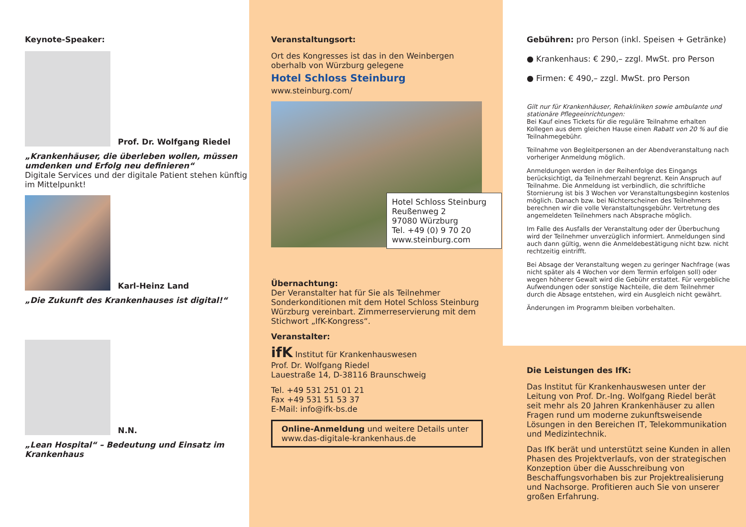Keynote-Speaker:
Prof. Dr. Wolfgang Riedel
„Krankenhäuser, die überleben wollen, müssen umdenken und Erfolg neu definieren“
Digitale Services und der digitale Patient stehen künftig im Mittelpunkt!
Karl-Heinz Land
„Die Zukunft des Krankenhauses ist digital!“
N.N.
„Lean Hospital“ – Bedeutung und Einsatz im Krankenhaus
Veranstaltungsort:
Ort des Kongresses ist das in den Weinbergen oberhalb von Würzburg gelegene
Hotel Schloss Steinburg
www.steinburg.com/
Hotel Schloss Steinburg
Reußenweg 2
97080 Würzburg
Tel. +49 (0) 9 70 20
www.steinburg.com
Übernachtung:
Der Veranstalter hat für Sie als Teilnehmer Sonderkonditionen mit dem Hotel Schloss Steinburg Würzburg vereinbart. Zimmerreservierung mit dem Stichwort „IfK-Kongress“.
Veranstalter:
ifK Institut für Krankenhauswesen
Prof. Dr. Wolfgang Riedel
Lauestraße 14, D-38116 Braunschweig
Tel. +49 531 251 01 21
Fax +49 531 51 53 37
E-Mail: info@ifk-bs.de
Online-Anmeldung und weitere Details unter
www.das-digitale-krankenhaus.de
Gebühren: pro Person (inkl. Speisen + Getränke)
● Krankenhaus: € 290,– zzgl. MwSt. pro Person
● Firmen: € 490,– zzgl. MwSt. pro Person
Gilt nur für Krankenhäuser, Rehakliniken sowie ambulante und stationäre Pflegeeinrichtungen:
Bei Kauf eines Tickets für die reguläre Teilnahme erhalten Kollegen aus dem gleichen Hause einen Rabatt von 20 % auf die Teilnahmegebühr.
Teilnahme von Begleitpersonen an der Abendveranstaltung nach vorheriger Anmeldung möglich.
Anmeldungen werden in der Reihenfolge des Eingangs berücksichtigt, da Teilnehmerzahl begrenzt. Kein Anspruch auf Teilnahme. Die Anmeldung ist verbindlich, die schriftliche Stornierung ist bis 3 Wochen vor Veranstaltungsbeginn kostenlos möglich. Danach bzw. bei Nichterscheinen des Teilnehmers berechnen wir die volle Veranstaltungsgebühr. Vertretung des angemeldeten Teilnehmers nach Absprache möglich.
Im Falle des Ausfalls der Veranstaltung oder der Überbuchung wird der Teilnehmer unverzüglich informiert. Anmeldungen sind auch dann gültig, wenn die Anmeldebestätigung nicht bzw. nicht rechtzeitig eintrifft.
Bei Absage der Veranstaltung wegen zu geringer Nachfrage (was nicht später als 4 Wochen vor dem Termin erfolgen soll) oder wegen höherer Gewalt wird die Gebühr erstattet. Für vergebliche Aufwendungen oder sonstige Nachteile, die dem Teilnehmer durch die Absage entstehen, wird ein Ausgleich nicht gewährt.
Änderungen im Programm bleiben vorbehalten.
Die Leistungen des IfK:
Das Institut für Krankenhauswesen unter der Leitung von Prof. Dr.-Ing. Wolfgang Riedel berät seit mehr als 20 Jahren Krankenhäuser zu allen Fragen rund um moderne zukunftsweisende Lösungen in den Bereichen IT, Telekommunikation und Medizintechnik.
Das IfK berät und unterstützt seine Kunden in allen Phasen des Projektverlaufs, von der strategischen Konzeption über die Ausschreibung von Beschaffungsvorhaben bis zur Projektrealisierung und Nachsorge. Profitieren auch Sie von unserer großen Erfahrung.